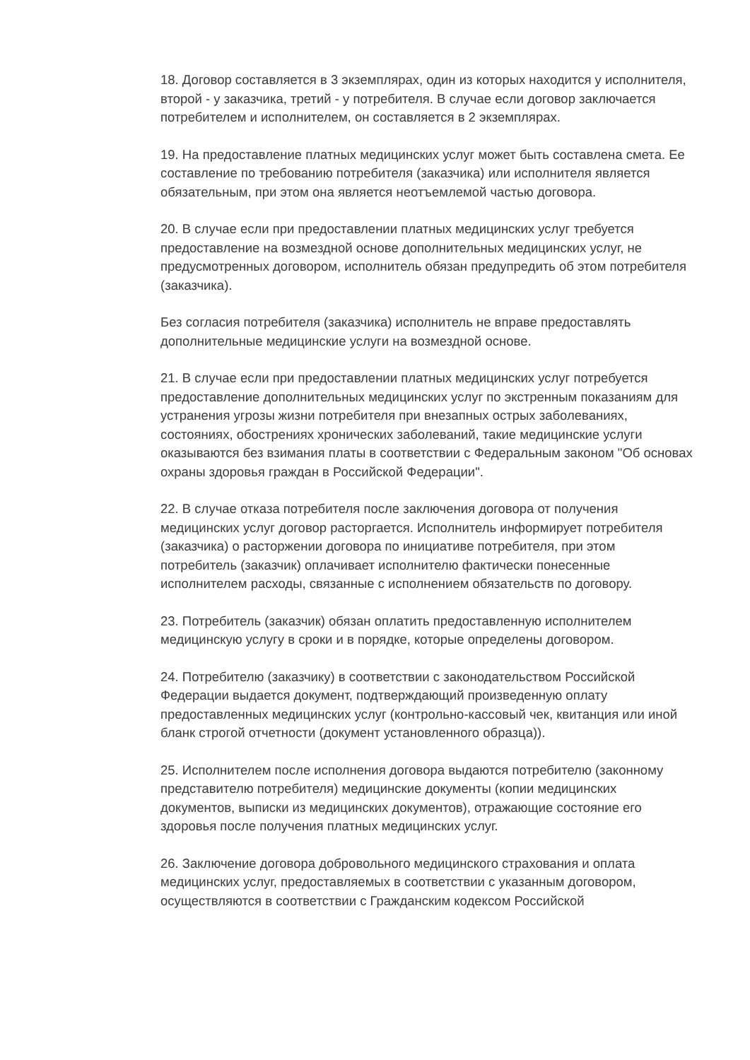18. Договор составляется в 3 экземплярах, один из которых находится у исполнителя, второй - у заказчика, третий - у потребителя. В случае если договор заключается потребителем и исполнителем, он составляется в 2 экземплярах.
19. На предоставление платных медицинских услуг может быть составлена смета. Ее составление по требованию потребителя (заказчика) или исполнителя является обязательным, при этом она является неотъемлемой частью договора.
20. В случае если при предоставлении платных медицинских услуг требуется предоставление на возмездной основе дополнительных медицинских услуг, не предусмотренных договором, исполнитель обязан предупредить об этом потребителя (заказчика).
Без согласия потребителя (заказчика) исполнитель не вправе предоставлять дополнительные медицинские услуги на возмездной основе.
21. В случае если при предоставлении платных медицинских услуг потребуется предоставление дополнительных медицинских услуг по экстренным показаниям для устранения угрозы жизни потребителя при внезапных острых заболеваниях, состояниях, обострениях хронических заболеваний, такие медицинские услуги оказываются без взимания платы в соответствии с Федеральным законом "Об основах охраны здоровья граждан в Российской Федерации".
22. В случае отказа потребителя после заключения договора от получения медицинских услуг договор расторгается. Исполнитель информирует потребителя (заказчика) о расторжении договора по инициативе потребителя, при этом потребитель (заказчик) оплачивает исполнителю фактически понесенные исполнителем расходы, связанные с исполнением обязательств по договору.
23. Потребитель (заказчик) обязан оплатить предоставленную исполнителем медицинскую услугу в сроки и в порядке, которые определены договором.
24. Потребителю (заказчику) в соответствии с законодательством Российской Федерации выдается документ, подтверждающий произведенную оплату предоставленных медицинских услуг (контрольно-кассовый чек, квитанция или иной бланк строгой отчетности (документ установленного образца)).
25. Исполнителем после исполнения договора выдаются потребителю (законному представителю потребителя) медицинские документы (копии медицинских документов, выписки из медицинских документов), отражающие состояние его здоровья после получения платных медицинских услуг.
26. Заключение договора добровольного медицинского страхования и оплата медицинских услуг, предоставляемых в соответствии с указанным договором, осуществляются в соответствии с Гражданским кодексом Российской